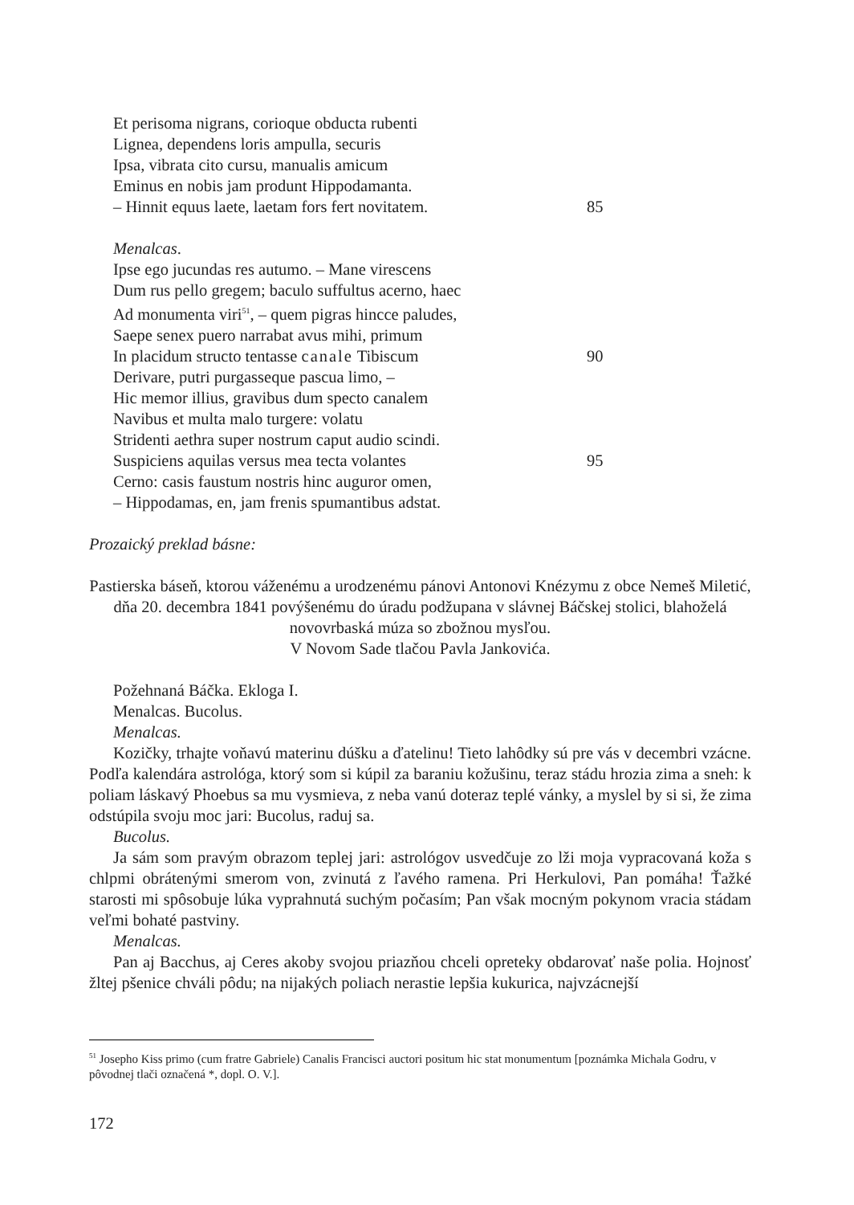Et perisoma nigrans, corioque obducta rubenti
Lignea, dependens loris ampulla, securis
Ipsa, vibrata cito cursu, manualis amicum
Eminus en nobis jam produnt Hippodamanta.
– Hinnit equus laete, laetam fors fert novitatem. 85
Menalcas.
Ipse ego jucundas res autumo. – Mane virescens
Dum rus pello gregem; baculo suffultus acerno, haec
Ad monumenta viri<sup>51</sup>, – quem pigras hincce paludes,
Saepe senex puero narrabat avus mihi, primum
In placidum structo tentasse canale Tibiscum 90
Derivare, putri purgasseque pascua limo, –
Hic memor illius, gravibus dum specto canalem
Navibus et multa malo turgere: volatu
Stridenti aethra super nostrum caput audio scindi.
Suspiciens aquilas versus mea tecta volantes 95
Cerno: casis faustum nostris hinc auguror omen,
– Hippodamas, en, jam frenis spumantibus adstat.
Prozaický preklad básne:
Pastierska báseň, ktorou váženému a urodzenému pánovi Antonovi Knézymu z obce Nemeš Miletić, dňa 20. decembra 1841 povýšenému do úradu podžupana v slávnej Báčskej stolici, blahoželá novovrbaská múza so zbožnou mysľou.
V Novom Sade tlačou Pavla Jankovića.
Požehnaná Báčka. Ekloga I.
Menalcas. Bucolus.
Menalcas.
Kozičky, trhajte voňavú materinu dúšku a ďatelinu! Tieto lahôdky sú pre vás v decembri vzácne. Podľa kalendára astrológa, ktorý som si kúpil za baraniu kožušinu, teraz stádu hrozia zima a sneh: k poliam láskavý Phoebus sa mu vysmieva, z neba vanú doteraz teplé vánky, a myslel by si si, že zima odstúpila svoju moc jari: Bucolus, raduj sa.
Bucolus.
Ja sám som pravým obrazom teplej jari: astrológov usvedčuje zo lži moja vypracovaná koža s chlpmi obrátenými smerom von, zvinutá z ľavého ramena. Pri Herkulovi, Pan pomáha! Ťažké starosti mi spôsobuje lúka vyprahnutá suchým počasím; Pan však mocným pokynom vracia stádam veľmi bohaté pastviny.
Menalcas.
Pan aj Bacchus, aj Ceres akoby svojou priazňou chceli opreteky obdarovať naše polia. Hojnosť žltej pšenice chváli pôdu; na nijakých poliach nerastie lepšia kukurica, najvzácnejší
<sup>51</sup> Josepho Kiss primo (cum fratre Gabriele) Canalis Francisci auctori positum hic stat monumentum [poznámka Michala Godru, v pôvodnej tlači označená *, dopl. O. V.].
172